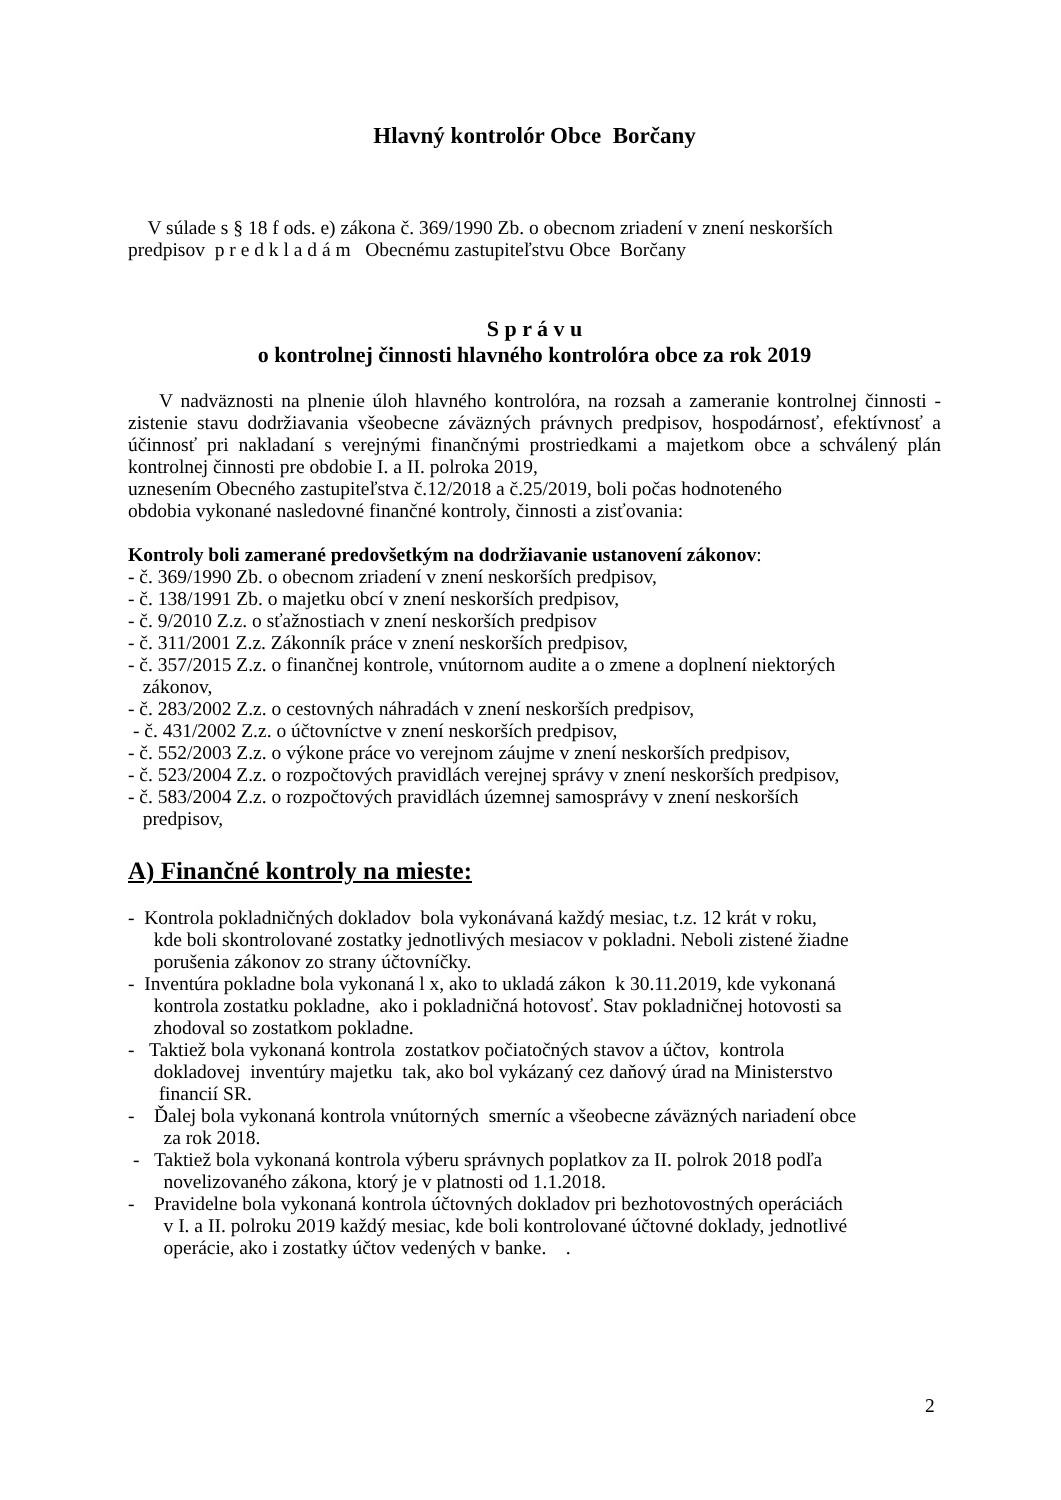Hlavný kontrolór Obce Borčany
V súlade s § 18 f ods. e) zákona č. 369/1990 Zb. o obecnom zriadení v znení neskorších
predpisov p r e d k l a d á m Obecnému zastupiteľstvu Obce Borčany
S p r á v u
o kontrolnej činnosti hlavného kontrolóra obce za rok 2019
V nadväznosti na plnenie úloh hlavného kontrolóra, na rozsah a zameranie kontrolnej činnosti - zistenie stavu dodržiavania všeobecne záväzných právnych predpisov, hospodárnosť, efektívnosť a účinnosť pri nakladaní s verejnými finančnými prostriedkami a majetkom obce a schválený plán kontrolnej činnosti pre obdobie I. a II. polroka 2019,
uznesením Obecného zastupiteľstva č.12/2018 a č.25/2019, boli počas hodnoteného
obdobia vykonané nasledovné finančné kontroly, činnosti a zisťovania:
Kontroly boli zamerané predovšetkým na dodržiavanie ustanovení zákonov:
- č. 369/1990 Zb. o obecnom zriadení v znení neskorších predpisov,
- č. 138/1991 Zb. o majetku obcí v znení neskorších predpisov,
- č. 9/2010 Z.z. o sťažnostiach v znení neskorších predpisov
- č. 311/2001 Z.z. Zákonník práce v znení neskorších predpisov,
- č. 357/2015 Z.z. o finančnej kontrole, vnútornom audite a o zmene a doplnení niektorých
zákonov,
- č. 283/2002 Z.z. o cestovných náhradách v znení neskorších predpisov,
- č. 431/2002 Z.z. o účtovníctve v znení neskorších predpisov,
- č. 552/2003 Z.z. o výkone práce vo verejnom záujme v znení neskorších predpisov,
- č. 523/2004 Z.z. o rozpočtových pravidlách verejnej správy v znení neskorších predpisov,
- č. 583/2004 Z.z. o rozpočtových pravidlách územnej samosprávy v znení neskorších
predpisov,
A) Finančné kontroly na mieste:
- Kontrola pokladničných dokladov bola vykonávaná každý mesiac, t.z. 12 krát v roku,
kde boli skontrolované zostatky jednotlivých mesiacov v pokladni. Neboli zistené žiadne
porušenia zákonov zo strany účtovníčky.
- Inventúra pokladne bola vykonaná l x, ako to ukladá zákon k 30.11.2019, kde vykonaná
kontrola zostatku pokladne, ako i pokladničná hotovosť. Stav pokladničnej hotovosti sa
zhodoval so zostatkom pokladne.
- Taktiež bola vykonaná kontrola zostatkov počiatočných stavov a účtov, kontrola
dokladovej inventúry majetku tak, ako bol vykázaný cez daňový úrad na Ministerstvo
financií SR.
- Ďalej bola vykonaná kontrola vnútorných smerníc a všeobecne záväzných nariadení obce
za rok 2018.
- Taktiež bola vykonaná kontrola výberu správnych poplatkov za II. polrok 2018 podľa
novelizovaného zákona, ktorý je v platnosti od 1.1.2018.
- Pravidelne bola vykonaná kontrola účtovných dokladov pri bezhotovostných operáciách
v I. a II. polroku 2019 každý mesiac, kde boli kontrolované účtovné doklady, jednotlivé
operácie, ako i zostatky účtov vedených v banke. .
2